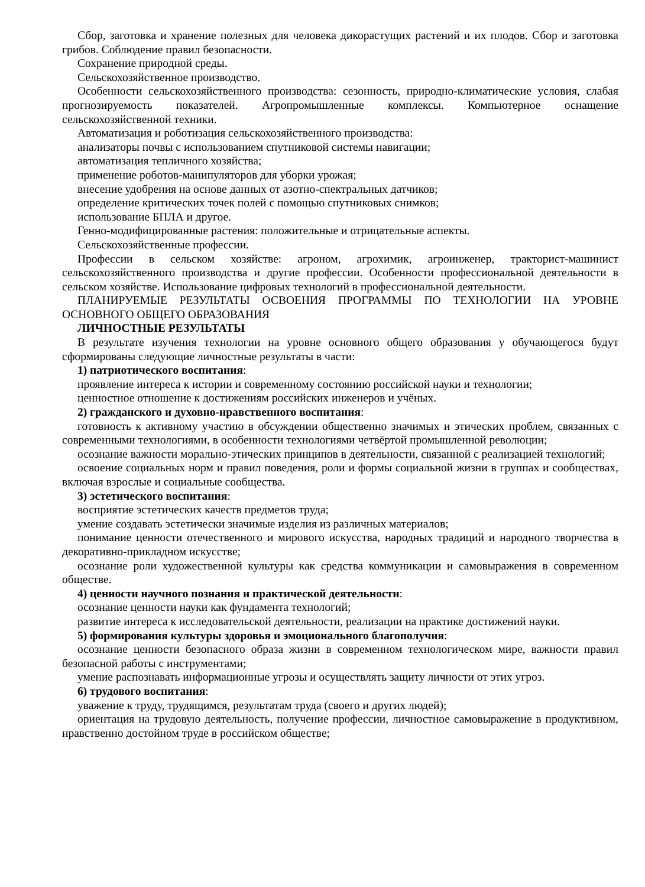Сбор, заготовка и хранение полезных для человека дикорастущих растений и их плодов. Сбор и заготовка грибов. Соблюдение правил безопасности.
Сохранение природной среды.
Сельскохозяйственное производство.
Особенности сельскохозяйственного производства: сезонность, природно-климатические условия, слабая прогнозируемость показателей. Агропромышленные комплексы. Компьютерное оснащение сельскохозяйственной техники.
Автоматизация и роботизация сельскохозяйственного производства:
анализаторы почвы с использованием спутниковой системы навигации;
автоматизация тепличного хозяйства;
применение роботов-манипуляторов для уборки урожая;
внесение удобрения на основе данных от азотно-спектральных датчиков;
определение критических точек полей с помощью спутниковых снимков;
использование БПЛА и другое.
Генно-модифицированные растения: положительные и отрицательные аспекты.
Сельскохозяйственные профессии.
Профессии в сельском хозяйстве: агроном, агрохимик, агроинженер, тракторист-машинист сельскохозяйственного производства и другие профессии. Особенности профессиональной деятельности в сельском хозяйстве. Использование цифровых технологий в профессиональной деятельности.
ПЛАНИРУЕМЫЕ РЕЗУЛЬТАТЫ ОСВОЕНИЯ ПРОГРАММЫ ПО ТЕХНОЛОГИИ НА УРОВНЕ ОСНОВНОГО ОБЩЕГО ОБРАЗОВАНИЯ
ЛИЧНОСТНЫЕ РЕЗУЛЬТАТЫ
В результате изучения технологии на уровне основного общего образования у обучающегося будут сформированы следующие личностные результаты в части:
1) патриотического воспитания:
проявление интереса к истории и современному состоянию российской науки и технологии;
ценностное отношение к достижениям российских инженеров и учёных.
2) гражданского и духовно-нравственного воспитания:
готовность к активному участию в обсуждении общественно значимых и этических проблем, связанных с современными технологиями, в особенности технологиями четвёртой промышленной революции;
осознание важности морально-этических принципов в деятельности, связанной с реализацией технологий;
освоение социальных норм и правил поведения, роли и формы социальной жизни в группах и сообществах, включая взрослые и социальные сообщества.
3) эстетического воспитания:
восприятие эстетических качеств предметов труда;
умение создавать эстетически значимые изделия из различных материалов;
понимание ценности отечественного и мирового искусства, народных традиций и народного творчества в декоративно-прикладном искусстве;
осознание роли художественной культуры как средства коммуникации и самовыражения в современном обществе.
4) ценности научного познания и практической деятельности:
осознание ценности науки как фундамента технологий;
развитие интереса к исследовательской деятельности, реализации на практике достижений науки.
5) формирования культуры здоровья и эмоционального благополучия:
осознание ценности безопасного образа жизни в современном технологическом мире, важности правил безопасной работы с инструментами;
умение распознавать информационные угрозы и осуществлять защиту личности от этих угроз.
6) трудового воспитания:
уважение к труду, трудящимся, результатам труда (своего и других людей);
ориентация на трудовую деятельность, получение профессии, личностное самовыражение в продуктивном, нравственно достойном труде в российском обществе;